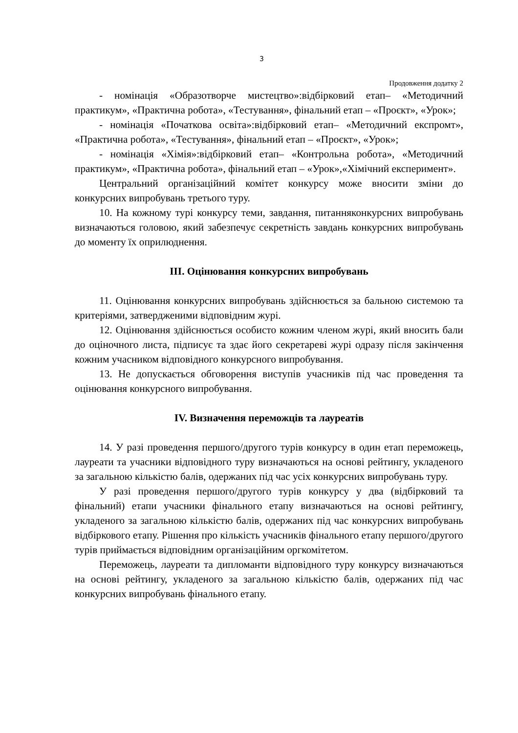3
Продовження додатку 2
- номінація «Образотворче мистецтво»:відбірковий етап– «Методичний практикум», «Практична робота», «Тестування», фінальний етап – «Проєкт», «Урок»;
- номінація «Початкова освіта»:відбірковий етап– «Методичний експромт», «Практична робота», «Тестування», фінальний етап – «Проєкт», «Урок»;
- номінація «Хімія»:відбірковий етап– «Контрольна робота», «Методичний практикум», «Практична робота», фінальний етап – «Урок»,«Хімічний експеримент».
Центральний організаційний комітет конкурсу може вносити зміни до конкурсних випробувань третього туру.
10. На кожному турі конкурсу теми, завдання, питанняконкурсних випробувань визначаються головою, який забезпечує секретність завдань конкурсних випробувань до моменту їх оприлюднення.
III. Оцінювання конкурсних випробувань
11. Оцінювання конкурсних випробувань здійснюється за бальною системою та критеріями, затвердженими відповідним журі.
12. Оцінювання здійснюється особисто кожним членом журі, який вносить бали до оціночного листа, підписує та здає його секретареві журі одразу після закінчення кожним учасником відповідного конкурсного випробування.
13. Не допускається обговорення виступів учасників під час проведення та оцінювання конкурсного випробування.
IV. Визначення переможців та лауреатів
14. У разі проведення першого/другого турів конкурсу в один етап переможець, лауреати та учасники відповідного туру визначаються на основі рейтингу, укладеного за загальною кількістю балів, одержаних під час усіх конкурсних випробувань туру.
У разі проведення першого/другого турів конкурсу у два (відбірковий та фінальний) етапи учасники фінального етапу визначаються на основі рейтингу, укладеного за загальною кількістю балів, одержаних під час конкурсних випробувань відбіркового етапу. Рішення про кількість учасників фінального етапу першого/другого турів приймається відповідним організаційним оргкомітетом.
Переможець, лауреати та дипломанти відповідного туру конкурсу визначаються на основі рейтингу, укладеного за загальною кількістю балів, одержаних під час конкурсних випробувань фінального етапу.